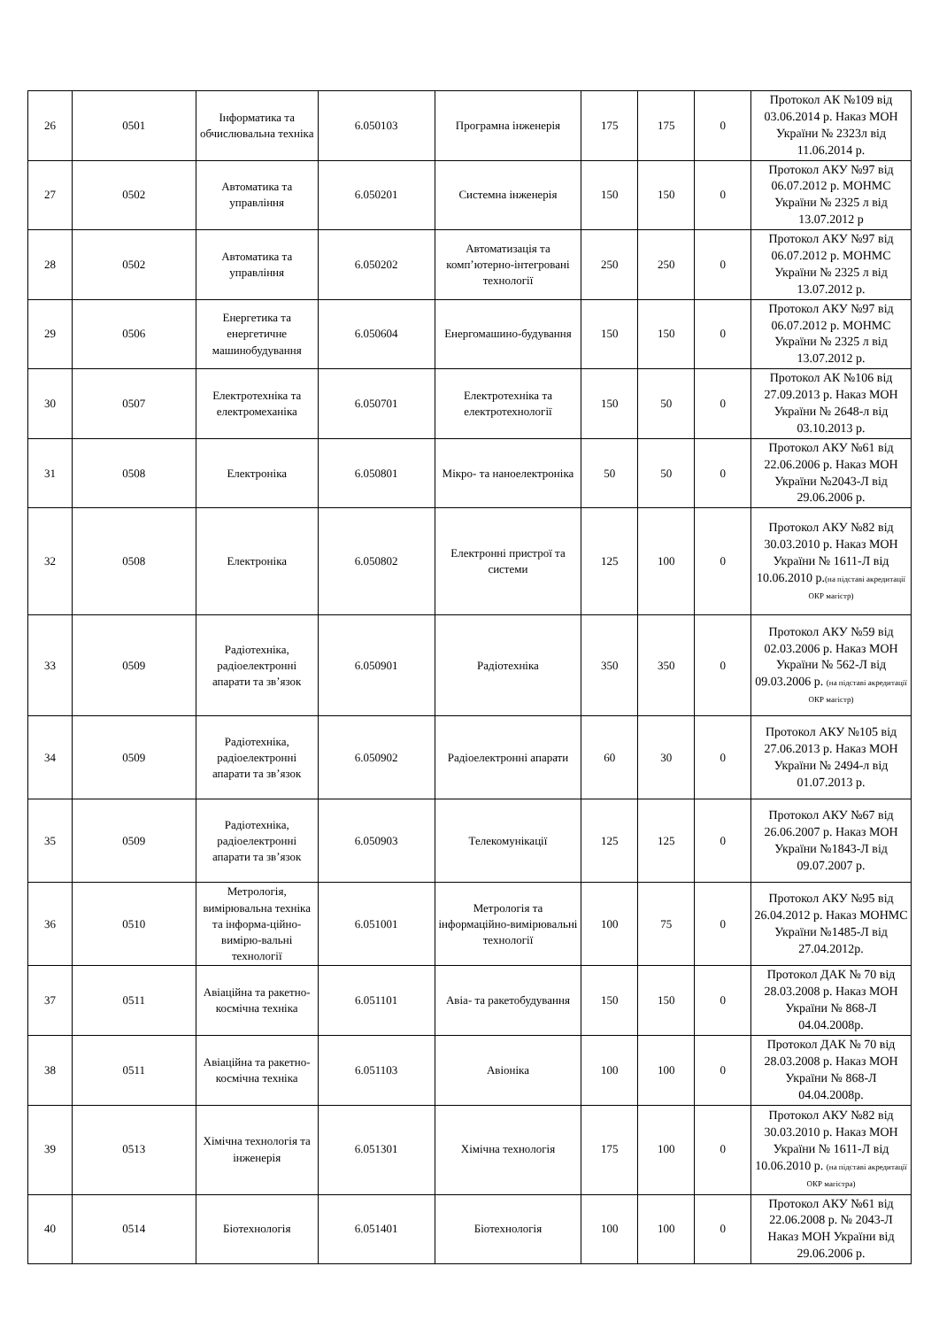| 26 | 0501 | Інформатика та обчислювальна техніка | 6.050103 | Програмна інженерія | 175 | 175 | 0 | Протокол АК №109 від 03.06.2014 р. Наказ МОН України № 2323л від 11.06.2014 р. |
| 27 | 0502 | Автоматика та управління | 6.050201 | Системна інженерія | 150 | 150 | 0 | Протокол АКУ №97 від 06.07.2012 р. МОНМС України № 2325 л від 13.07.2012 р |
| 28 | 0502 | Автоматика та управління | 6.050202 | Автоматизація та комп’ютерно-інтегровані технології | 250 | 250 | 0 | Протокол АКУ №97 від 06.07.2012 р. МОНМС України № 2325 л від 13.07.2012 р. |
| 29 | 0506 | Енергетика та енергетичне машинобудування | 6.050604 | Енергомашино-будування | 150 | 150 | 0 | Протокол АКУ №97 від 06.07.2012 р. МОНМС України № 2325 л від 13.07.2012 р. |
| 30 | 0507 | Електротехніка та електромеханіка | 6.050701 | Електротехніка та електротехнології | 150 | 50 | 0 | Протокол АК №106 від 27.09.2013 р. Наказ МОН України № 2648-л від 03.10.2013 р. |
| 31 | 0508 | Електроніка | 6.050801 | Мікро- та наноелектроніка | 50 | 50 | 0 | Протокол АКУ №61 від 22.06.2006 р. Наказ МОН України №2043-Л від 29.06.2006 р. |
| 32 | 0508 | Електроніка | 6.050802 | Електронні пристрої та системи | 125 | 100 | 0 | Протокол АКУ №82 від 30.03.2010 р. Наказ МОН України № 1611-Л від 10.06.2010 р. (на підставі акредитації ОКР магістр) |
| 33 | 0509 | Радіотехніка, радіоелектронні апарати та зв’язок | 6.050901 | Радіотехніка | 350 | 350 | 0 | Протокол АКУ №59 від 02.03.2006 р. Наказ МОН України № 562-Л від 09.03.2006 р. (на підставі акредитації ОКР магістр) |
| 34 | 0509 | Радіотехніка, радіоелектронні апарати та зв’язок | 6.050902 | Радіоелектронні апарати | 60 | 30 | 0 | Протокол АКУ №105 від 27.06.2013 р. Наказ МОН України № 2494-л від 01.07.2013 р. |
| 35 | 0509 | Радіотехніка, радіоелектронні апарати та зв’язок | 6.050903 | Телекомунікації | 125 | 125 | 0 | Протокол АКУ №67 від 26.06.2007 р. Наказ МОН України №1843-Л від 09.07.2007 р. |
| 36 | 0510 | Метрологія, вимірювальна техніка та інформа-ційно-вимірю-вальні технології | 6.051001 | Метрологія та інформаційно-вимірювальні технології | 100 | 75 | 0 | Протокол АКУ №95 від 26.04.2012 р. Наказ МОНМС України №1485-Л від 27.04.2012р. |
| 37 | 0511 | Авіаційна та ракетно-космічна техніка | 6.051101 | Авіа- та ракетобудування | 150 | 150 | 0 | Протокол ДАК № 70 від 28.03.2008 р. Наказ МОН України № 868-Л 04.04.2008р. |
| 38 | 0511 | Авіаційна та ракетно-космічна техніка | 6.051103 | Авіоніка | 100 | 100 | 0 | Протокол ДАК № 70 від 28.03.2008 р. Наказ МОН України № 868-Л 04.04.2008р. |
| 39 | 0513 | Хімічна технологія та інженерія | 6.051301 | Хімічна технологія | 175 | 100 | 0 | Протокол АКУ №82 від 30.03.2010 р. Наказ МОН України № 1611-Л від 10.06.2010 р. (на підставі акредитації ОКР магістра) |
| 40 | 0514 | Біотехнологія | 6.051401 | Біотехнологія | 100 | 100 | 0 | Протокол АКУ №61 від 22.06.2008 р. № 2043-Л Наказ МОН України від 29.06.2006 р. |